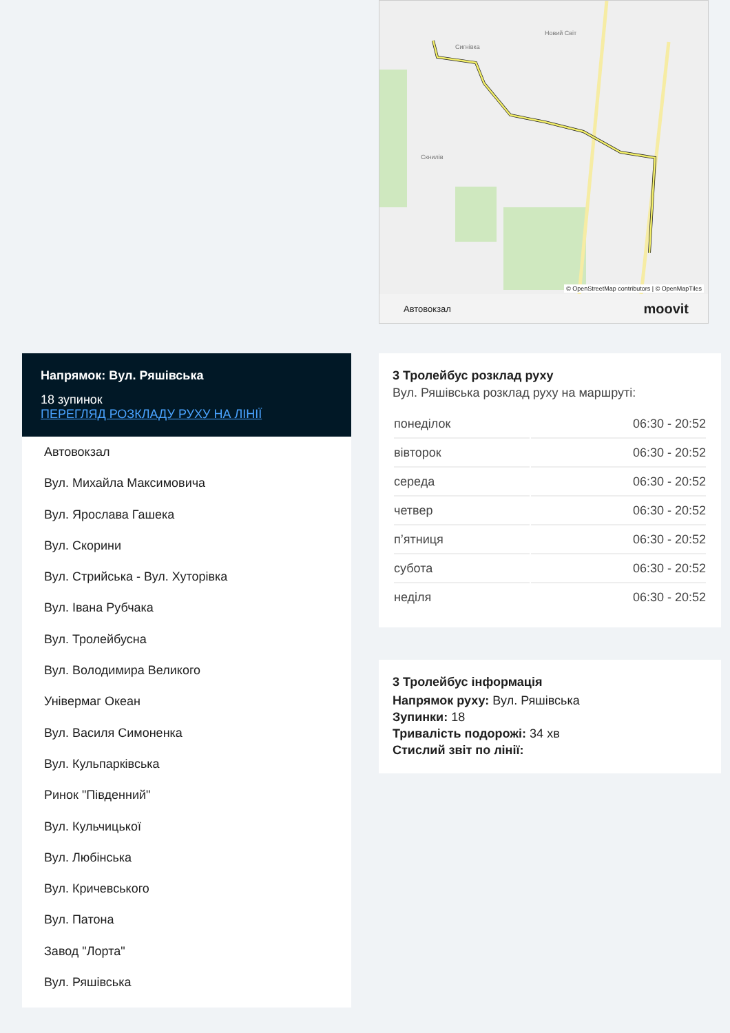Сигнівка
Новий Світ
Скнилів
© OpenStreetMap contributors | © OpenMapTiles
Автовокзал moovit
Напрямок: Вул. Ряшівська
18 зупинок
ПЕРЕГЛЯД РОЗКЛАДУ РУХУ НА ЛІНІЇ
Автовокзал
Вул. Михайла Максимовича
Вул. Ярослава Гашека
Вул. Скорини
Вул. Стрийська - Вул. Хуторівка
Вул. Івана Рубчака
Вул. Тролейбусна
Вул. Володимира Великого
Універмаг Океан
Вул. Василя Симоненка
Вул. Кульпарківська
Ринок "Південний"
Вул. Кульчицької
Вул. Любінська
Вул. Кричевського
Вул. Патона
Завод "Лорта"
Вул. Ряшівська
3 Тролейбус розклад руху
Вул. Ряшівська розклад руху на маршруті:
| понеділок | 06:30 - 20:52 |
| вівторок | 06:30 - 20:52 |
| середа | 06:30 - 20:52 |
| четвер | 06:30 - 20:52 |
| п’ятниця | 06:30 - 20:52 |
| субота | 06:30 - 20:52 |
| неділя | 06:30 - 20:52 |
3 Тролейбус інформація
Напрямок руху: Вул. Ряшівська
Зупинки: 18
Тривалість подорожі: 34 хв
Стислий звіт по лінії: